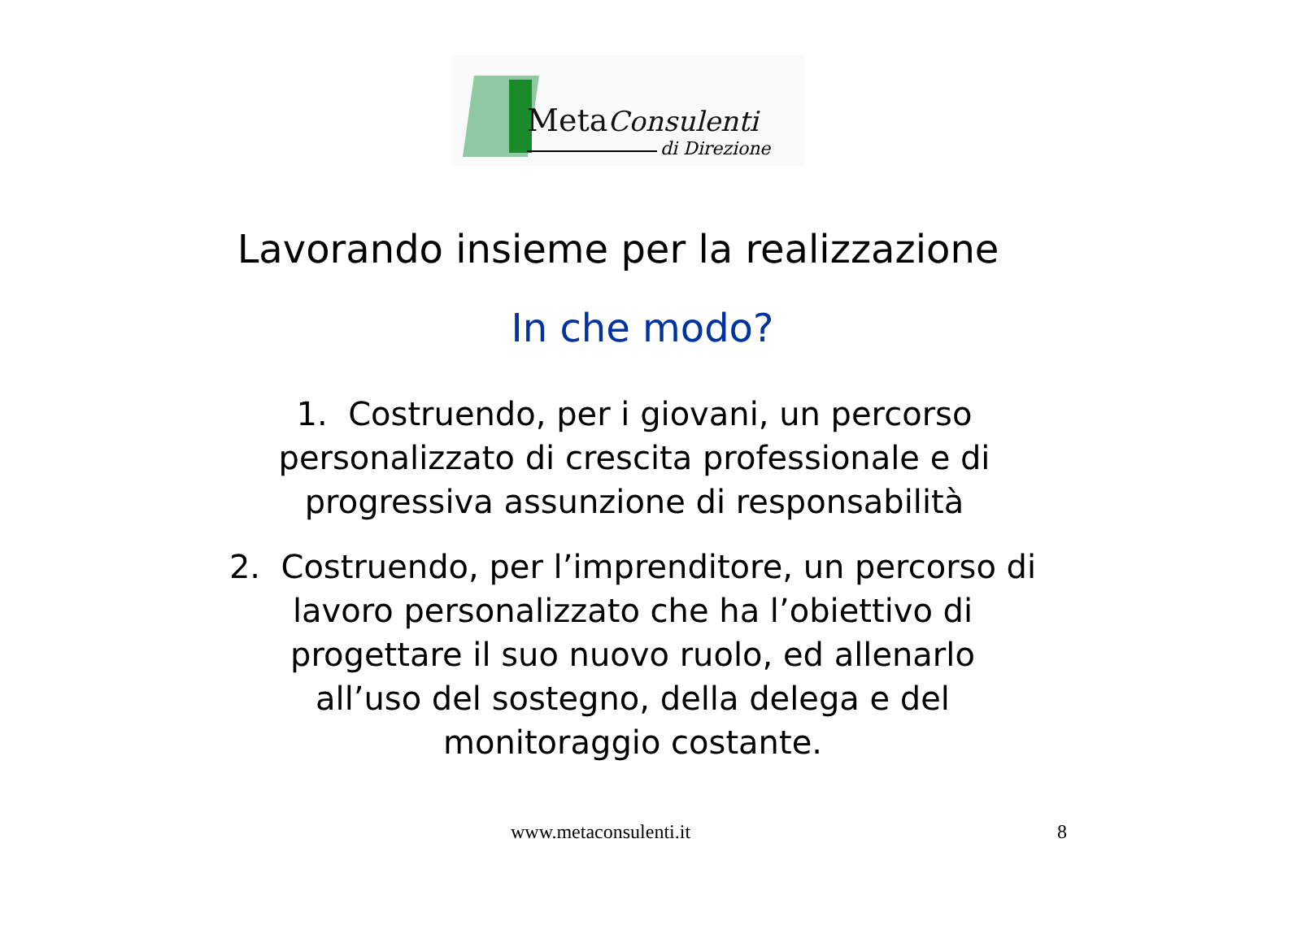MetaConsulenti
di Direzione
Lavorando insieme per la realizzazione
In che modo?
1. Costruendo, per i giovani, un percorso
personalizzato di crescita professionale e di
progressiva assunzione di responsabilità
2. Costruendo, per l’imprenditore, un percorso di
lavoro personalizzato che ha l’obiettivo di
progettare il suo nuovo ruolo, ed allenarlo
all’uso del sostegno, della delega e del
monitoraggio costante.
www.metaconsulenti.it 8